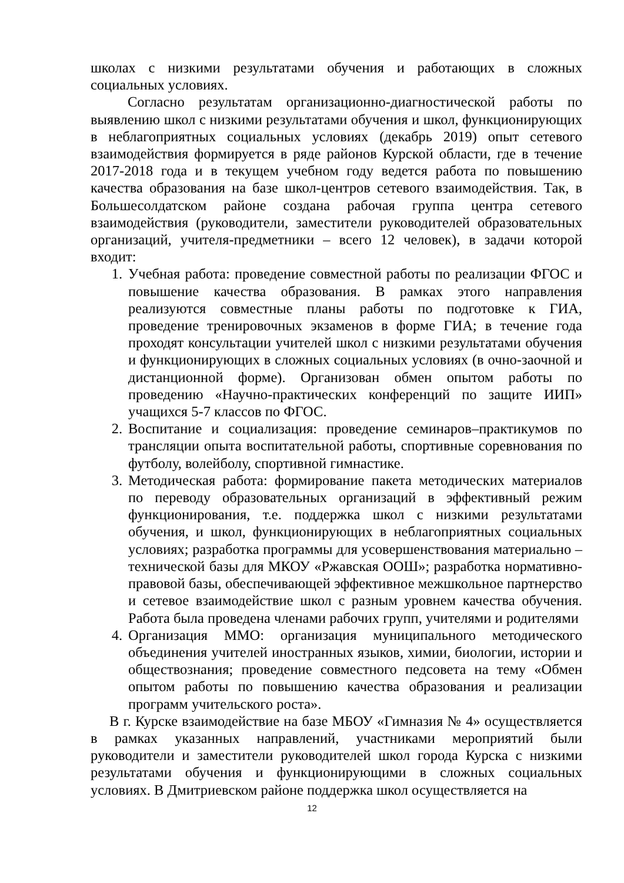школах с низкими результатами обучения и работающих в сложных социальных условиях.
Согласно результатам организационно-диагностической работы по выявлению школ с низкими результатами обучения и школ, функционирующих в неблагоприятных социальных условиях (декабрь 2019) опыт сетевого взаимодействия формируется в ряде районов Курской области, где в течение 2017-2018 года и в текущем учебном году ведется работа по повышению качества образования на базе школ-центров сетевого взаимодействия. Так, в Большесолдатском районе создана рабочая группа центра сетевого взаимодействия (руководители, заместители руководителей образовательных организаций, учителя-предметники – всего 12 человек), в задачи которой входит:
1. Учебная работа: проведение совместной работы по реализации ФГОС и повышение качества образования. В рамках этого направления реализуются совместные планы работы по подготовке к ГИА, проведение тренировочных экзаменов в форме ГИА; в течение года проходят консультации учителей школ с низкими результатами обучения и функционирующих в сложных социальных условиях (в очно-заочной и дистанционной форме). Организован обмен опытом работы по проведению «Научно-практических конференций по защите ИИП» учащихся 5-7 классов по ФГОС.
2. Воспитание и социализация: проведение семинаров–практикумов по трансляции опыта воспитательной работы, спортивные соревнования по футболу, волейболу, спортивной гимнастике.
3. Методическая работа: формирование пакета методических материалов по переводу образовательных организаций в эффективный режим функционирования, т.е. поддержка школ с низкими результатами обучения, и школ, функционирующих в неблагоприятных социальных условиях; разработка программы для усовершенствования материально – технической базы для МКОУ «Ржавская ООШ»; разработка нормативно-правовой базы, обеспечивающей эффективное межшкольное партнерство и сетевое взаимодействие школ с разным уровнем качества обучения. Работа была проведена членами рабочих групп, учителями и родителями
4. Организация ММО: организация муниципального методического объединения учителей иностранных языков, химии, биологии, истории и обществознания; проведение совместного педсовета на тему «Обмен опытом работы по повышению качества образования и реализации программ учительского роста».
В г. Курске взаимодействие на базе МБОУ «Гимназия № 4» осуществляется в рамках указанных направлений, участниками мероприятий были руководители и заместители руководителей школ города Курска с низкими результатами обучения и функционирующими в сложных социальных условиях. В Дмитриевском районе поддержка школ осуществляется на
12